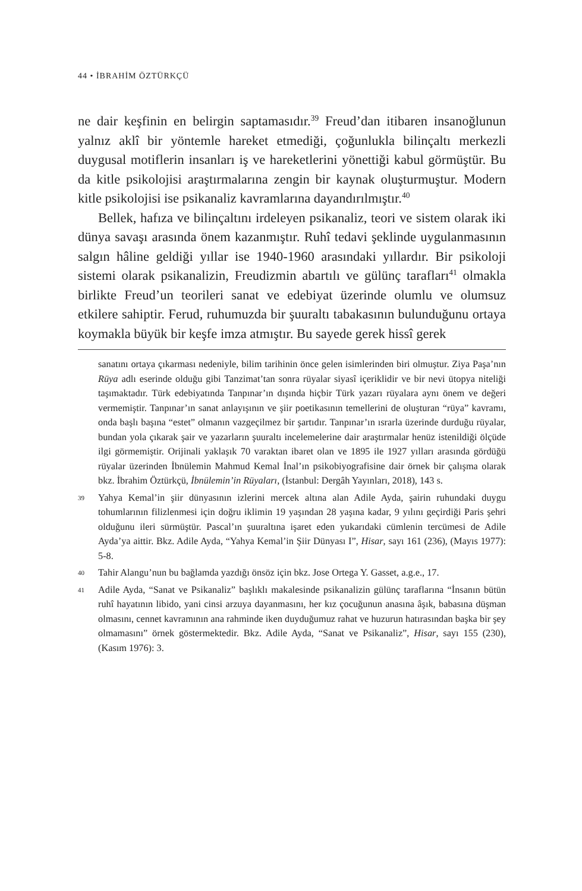44 • İBRAHİM ÖZTÜRKÇÜ
ne dair keşfinin en belirgin saptamasıdır.<sup>39</sup> Freud’dan itibaren insanoğlunun yalnız aklî bir yöntemle hareket etmediği, çoğunlukla bilinçaltı merkezli duygusal motiflerin insanları iş ve hareketlerini yönettiği kabul görmüştür. Bu da kitle psikolojisi araştırmalarına zengin bir kaynak oluşturmuştur. Modern kitle psikolojisi ise psikanaliz kavramlarına dayandırılmıştır.<sup>40</sup>
Bellek, hafıza ve bilinçaltını irdeleyen psikanaliz, teori ve sistem olarak iki dünya savaşı arasında önem kazanmıştır. Ruhî tedavi şeklinde uygulanmasının salgın hâline geldiği yıllar ise 1940-1960 arasındaki yıllardır. Bir psikoloji sistemi olarak psikanalizin, Freudizmin abartılı ve gülünç tarafları<sup>41</sup> olmakla birlikte Freud’un teorileri sanat ve edebiyat üzerinde olumlu ve olumsuz etkilere sahiptir. Ferud, ruhumuzda bir şuuraltı tabakasının bulunduğunu ortaya koymakla büyük bir keşfe imza atmıştır. Bu sayede gerek hissî gerek
sanatını ortaya çıkarması nedeniyle, bilim tarihinin önce gelen isimlerinden biri olmuştur. Ziya Paşa’nın Rüya adlı eserinde olduğu gibi Tanzimat’tan sonra rüyalar siyasî içeriklidir ve bir nevi ütopya niteliği taşımaktadır. Türk edebiyatında Tanpınar’ın dışında hiçbir Türk yazarı rüyalara aynı önem ve değeri vermemiştir. Tanpınar’ın sanat anlayışının ve şiir poetikasının temellerini de oluşturan “rüya” kavramı, onda başlı başına “estet” olmanın vazgeçilmez bir şartıdır. Tanpınar’ın ısrarla üzerinde durduğu rüyalar, bundan yola çıkarak şair ve yazarların şuuraltı incelemelerine dair araştırmalar henüz istenildiği ölçüde ilgi görmemiştir. Orijinali yaklaşık 70 varaktan ibaret olan ve 1895 ile 1927 yılları arasında gördüğü rüyalar üzerinden İbnülemin Mahmud Kemal İnal’ın psikobiyografisine dair örnek bir çalışma olarak bkz. İbrahim Öztürkçü, İbnülemin’in Rüyaları, (İstanbul: Dergâh Yayınları, 2018), 143 s.
39 Yahya Kemal’in şiir dünyasının izlerini mercek altına alan Adile Ayda, şairin ruhundaki duygu tohumlarının filizlenmesi için doğru iklimin 19 yaşından 28 yaşına kadar, 9 yılını geçirdiği Paris şehri olduğunu ileri sürmüştür. Pascal’ın şuuraltına işaret eden yukarıdaki cümlenin tercümesi de Adile Ayda’ya aittir. Bkz. Adile Ayda, “Yahya Kemal’in Şiir Dünyası I”, Hisar, sayı 161 (236), (Mayıs 1977): 5-8.
40 Tahir Alangu’nun bu bağlamda yazdığı önsöz için bkz. Jose Ortega Y. Gasset, a.g.e., 17.
41 Adile Ayda, “Sanat ve Psikanaliz” başlıklı makalesinde psikanalizin gülünç taraflarına “İnsanın bütün ruhî hayatının libido, yani cinsi arzuya dayanmasını, her kız çocuğunun anasına âşık, babasına düşman olmasını, cennet kavramının ana rahminde iken duyduğumuz rahat ve huzurun hatırasından başka bir şey olmamasını” örnek göstermektedir. Bkz. Adile Ayda, “Sanat ve Psikanaliz”, Hisar, sayı 155 (230), (Kasım 1976): 3.